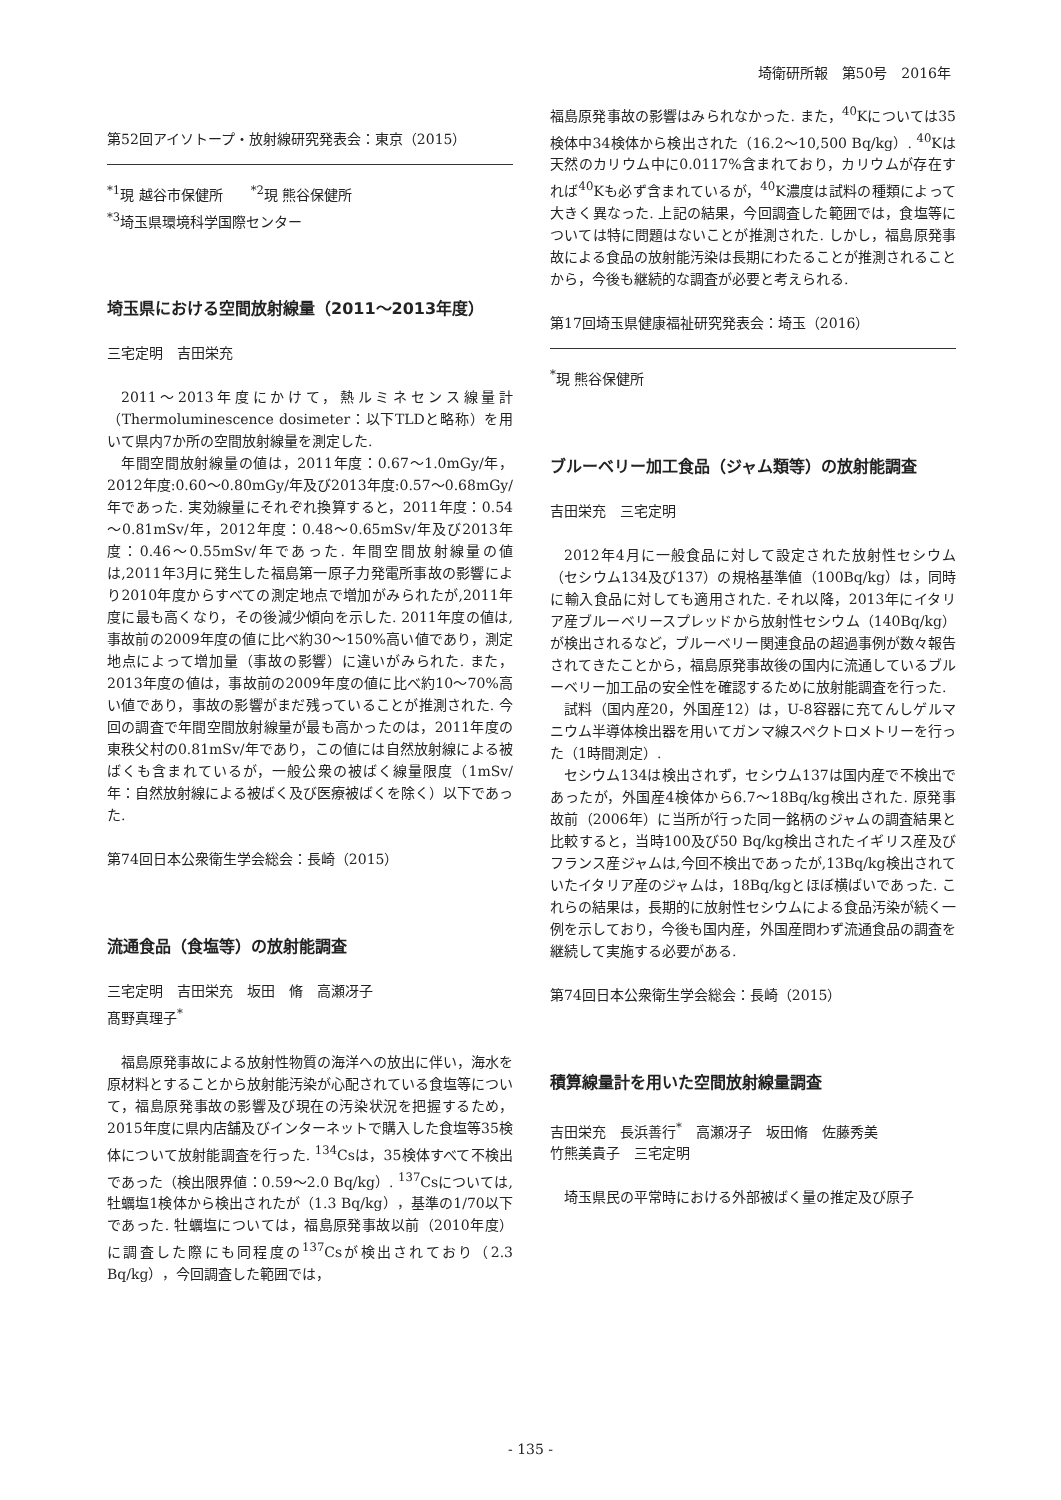埼衛研所報　第50号　2016年
第52回アイソトープ・放射線研究発表会：東京（2015）
<sup>*1</sup>現 越谷市保健所　　<sup>*2</sup>現 熊谷保健所
<sup>*3</sup>埼玉県環境科学国際センター
埼玉県における空間放射線量（2011～2013年度）
三宅定明　吉田栄充
2011～2013年度にかけて，熱ルミネセンス線量計（Thermoluminescence dosimeter：以下TLDと略称）を用いて県内7か所の空間放射線量を測定した.
年間空間放射線量の値は，2011年度：0.67～1.0mGy/年，2012年度:0.60～0.80mGy/年及び2013年度:0.57～0.68mGy/年であった. 実効線量にそれぞれ換算すると，2011年度：0.54～0.81mSv/年，2012年度：0.48～0.65mSv/年及び2013年度：0.46～0.55mSv/年であった. 年間空間放射線量の値は,2011年3月に発生した福島第一原子力発電所事故の影響により2010年度からすべての測定地点で増加がみられたが,2011年度に最も高くなり，その後減少傾向を示した. 2011年度の値は,事故前の2009年度の値に比べ約30～150%高い値であり，測定地点によって増加量（事故の影響）に違いがみられた. また，2013年度の値は，事故前の2009年度の値に比べ約10～70%高い値であり，事故の影響がまだ残っていることが推測された. 今回の調査で年間空間放射線量が最も高かったのは，2011年度の東秩父村の0.81mSv/年であり，この値には自然放射線による被ばくも含まれているが，一般公衆の被ばく線量限度（1mSv/年：自然放射線による被ばく及び医療被ばくを除く）以下であった.
第74回日本公衆衛生学会総会：長崎（2015）
流通食品（食塩等）の放射能調査
三宅定明　吉田栄充　坂田　脩　高瀬冴子
髙野真理子<sup>*</sup>
福島原発事故による放射性物質の海洋への放出に伴い，海水を原材料とすることから放射能汚染が心配されている食塩等について，福島原発事故の影響及び現在の汚染状況を把握するため，2015年度に県内店舗及びインターネットで購入した食塩等35検体について放射能調査を行った. <sup>134</sup>Csは，35検体すべて不検出であった（検出限界値：0.59～2.0 Bq/kg）. <sup>137</sup>Csについては,牡蠣塩1検体から検出されたが（1.3 Bq/kg），基準の1/70以下であった. 牡蠣塩については，福島原発事故以前（2010年度）に調査した際にも同程度の<sup>137</sup>Csが検出されており（2.3 Bq/kg），今回調査した範囲では，
福島原発事故の影響はみられなかった. また，<sup>40</sup>Kについては35検体中34検体から検出された（16.2～10,500 Bq/kg）. <sup>40</sup>Kは天然のカリウム中に0.0117%含まれており，カリウムが存在すれば<sup>40</sup>Kも必ず含まれているが，<sup>40</sup>K濃度は試料の種類によって大きく異なった. 上記の結果，今回調査した範囲では，食塩等については特に問題はないことが推測された. しかし，福島原発事故による食品の放射能汚染は長期にわたることが推測されることから，今後も継続的な調査が必要と考えられる.
第17回埼玉県健康福祉研究発表会：埼玉（2016）
<sup>*</sup> 現 熊谷保健所
ブルーベリー加工食品（ジャム類等）の放射能調査
吉田栄充　三宅定明
2012年4月に一般食品に対して設定された放射性セシウム（セシウム134及び137）の規格基準値（100Bq/kg）は，同時に輸入食品に対しても適用された. それ以降，2013年にイタリア産ブルーベリースプレッドから放射性セシウム（140Bq/kg）が検出されるなど，ブルーベリー関連食品の超過事例が数々報告されてきたことから，福島原発事故後の国内に流通しているブルーベリー加工品の安全性を確認するために放射能調査を行った.
試料（国内産20，外国産12）は，U-8容器に充てんしゲルマニウム半導体検出器を用いてガンマ線スペクトロメトリーを行った（1時間測定）.
セシウム134は検出されず，セシウム137は国内産で不検出であったが，外国産4検体から6.7～18Bq/kg検出された. 原発事故前（2006年）に当所が行った同一銘柄のジャムの調査結果と比較すると，当時100及び50 Bq/kg検出されたイギリス産及びフランス産ジャムは,今回不検出であったが,13Bq/kg検出されていたイタリア産のジャムは，18Bq/kgとほぼ横ばいであった. これらの結果は，長期的に放射性セシウムによる食品汚染が続く一例を示しており，今後も国内産，外国産問わず流通食品の調査を継続して実施する必要がある.
第74回日本公衆衛生学会総会：長崎（2015）
積算線量計を用いた空間放射線量調査
吉田栄充　長浜善行<sup>*</sup>　高瀬冴子　坂田脩　佐藤秀美
竹熊美貴子　三宅定明
埼玉県民の平常時における外部被ばく量の推定及び原子
- 135 -